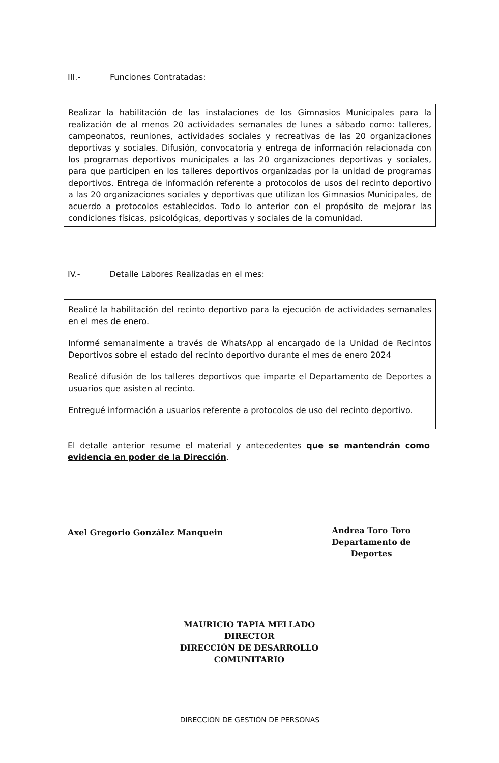III.- Funciones Contratadas:
Realizar la habilitación de las instalaciones de los Gimnasios Municipales para la realización de al menos 20 actividades semanales de lunes a sábado como: talleres, campeonatos, reuniones, actividades sociales y recreativas de las 20 organizaciones deportivas y sociales. Difusión, convocatoria y entrega de información relacionada con los programas deportivos municipales a las 20 organizaciones deportivas y sociales, para que participen en los talleres deportivos organizadas por la unidad de programas deportivos. Entrega de información referente a protocolos de usos del recinto deportivo a las 20 organizaciones sociales y deportivas que utilizan los Gimnasios Municipales, de acuerdo a protocolos establecidos. Todo lo anterior con el propósito de mejorar las condiciones físicas, psicológicas, deportivas y sociales de la comunidad.
IV.- Detalle Labores Realizadas en el mes:
Realicé la habilitación del recinto deportivo para la ejecución de actividades semanales en el mes de enero.
Informé semanalmente a través de WhatsApp al encargado de la Unidad de Recintos Deportivos sobre el estado del recinto deportivo durante el mes de enero 2024
Realicé difusión de los talleres deportivos que imparte el Departamento de Deportes a usuarios que asisten al recinto.
Entregué información a usuarios referente a protocolos de uso del recinto deportivo.
El detalle anterior resume el material y antecedentes que se mantendrán como evidencia en poder de la Dirección.
Axel Gregorio González Manquein
Andrea Toro Toro
Departamento de Deportes
MAURICIO TAPIA MELLADO
DIRECTOR
DIRECCIÓN DE DESARROLLO COMUNITARIO
DIRECCION DE GESTIÓN DE PERSONAS